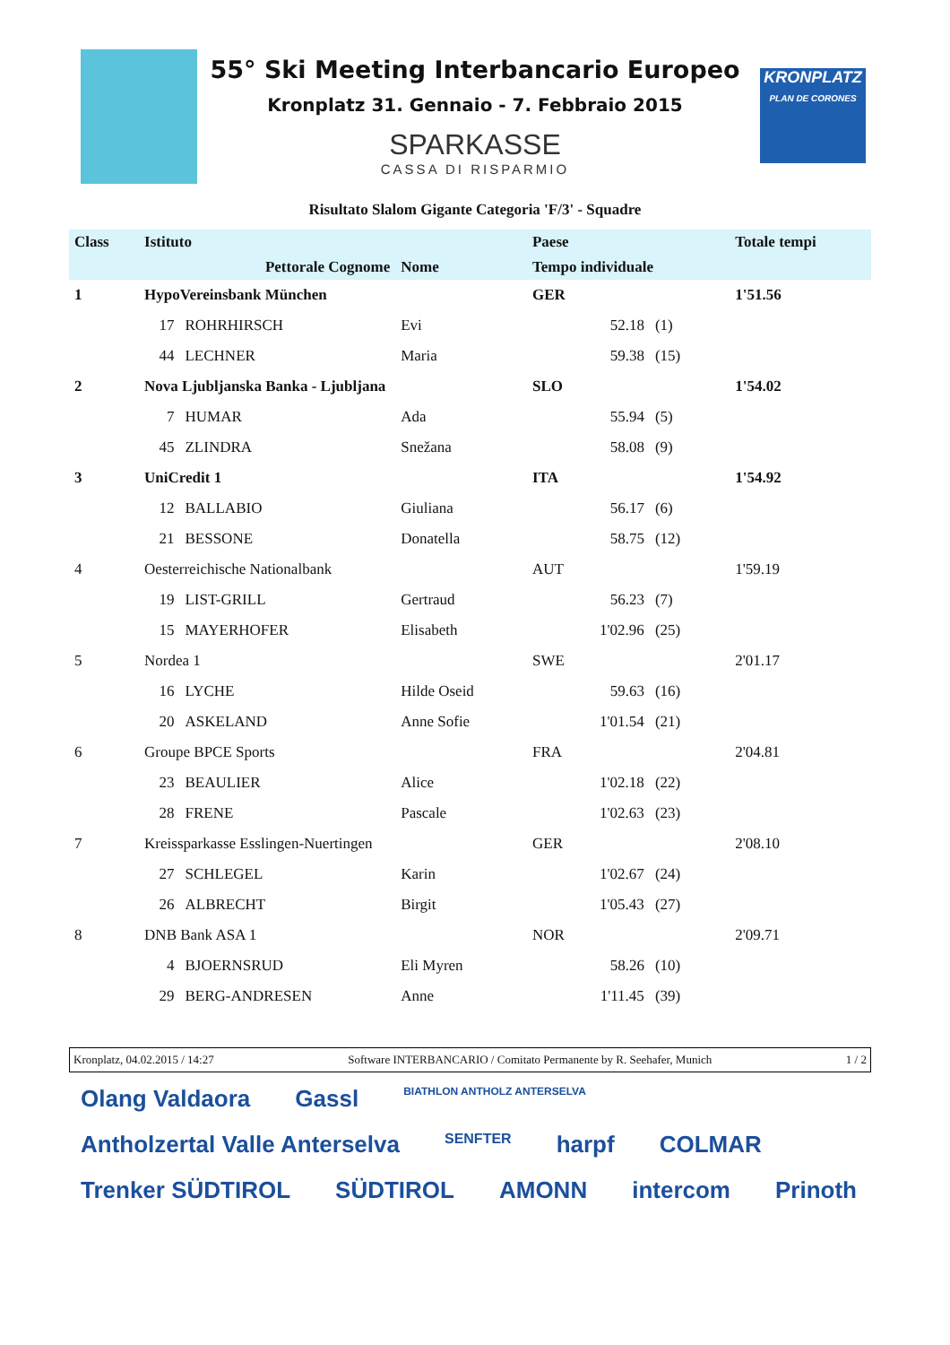KRONPLATZ
PLAN DE CORONES
55° Ski Meeting Interbancario Europeo
Kronplatz 31. Gennaio - 7. Febbraio 2015
SPARKASSE
CASSA DI RISPARMIO
Risultato Slalom Gigante Categoria 'F/3' - Squadre
| Class | Istituto | | | Paese | | Totale tempi |
| --- | --- | --- | --- | --- | --- | --- |
| | Pettorale Cognome | | Nome | Tempo individuale | | |
| 1 | HypoVereinsbank München | | | GER | | 1'51.56 |
| | 17 | ROHRHIRSCH | Evi | 52.18 | (1) | |
| | 44 | LECHNER | Maria | 59.38 | (15) | |
| 2 | Nova Ljubljanska Banka - Ljubljana | | | SLO | | 1'54.02 |
| | 7 | HUMAR | Ada | 55.94 | (5) | |
| | 45 | ZLINDRA | Snežana | 58.08 | (9) | |
| 3 | UniCredit 1 | | | ITA | | 1'54.92 |
| | 12 | BALLABIO | Giuliana | 56.17 | (6) | |
| | 21 | BESSONE | Donatella | 58.75 | (12) | |
| 4 | Oesterreichische Nationalbank | | | AUT | | 1'59.19 |
| | 19 | LIST-GRILL | Gertraud | 56.23 | (7) | |
| | 15 | MAYERHOFER | Elisabeth | 1'02.96 | (25) | |
| 5 | Nordea 1 | | | SWE | | 2'01.17 |
| | 16 | LYCHE | Hilde Oseid | 59.63 | (16) | |
| | 20 | ASKELAND | Anne Sofie | 1'01.54 | (21) | |
| 6 | Groupe BPCE Sports | | | FRA | | 2'04.81 |
| | 23 | BEAULIER | Alice | 1'02.18 | (22) | |
| | 28 | FRENE | Pascale | 1'02.63 | (23) | |
| 7 | Kreissparkasse Esslingen-Nuertingen | | | GER | | 2'08.10 |
| | 27 | SCHLEGEL | Karin | 1'02.67 | (24) | |
| | 26 | ALBRECHT | Birgit | 1'05.43 | (27) | |
| 8 | DNB Bank ASA 1 | | | NOR | | 2'09.71 |
| | 4 | BJOERNSRUD | Eli Myren | 58.26 | (10) | |
| | 29 | BERG-ANDRESEN | Anne | 1'11.45 | (39) | |
Kronplatz, 04.02.2015 / 14:27 Software INTERBANCARIO / Comitato Permanente by R. Seehafer, Munich 1 / 2
Olang Valdaora Gassl BIATHLON ANTHOLZ ANTERSELVA Antholzertal Valle Anterselva SENFTER harpf COLMAR Trenker SÜDTIROL SÜDTIROL AMONN intercom Prinoth